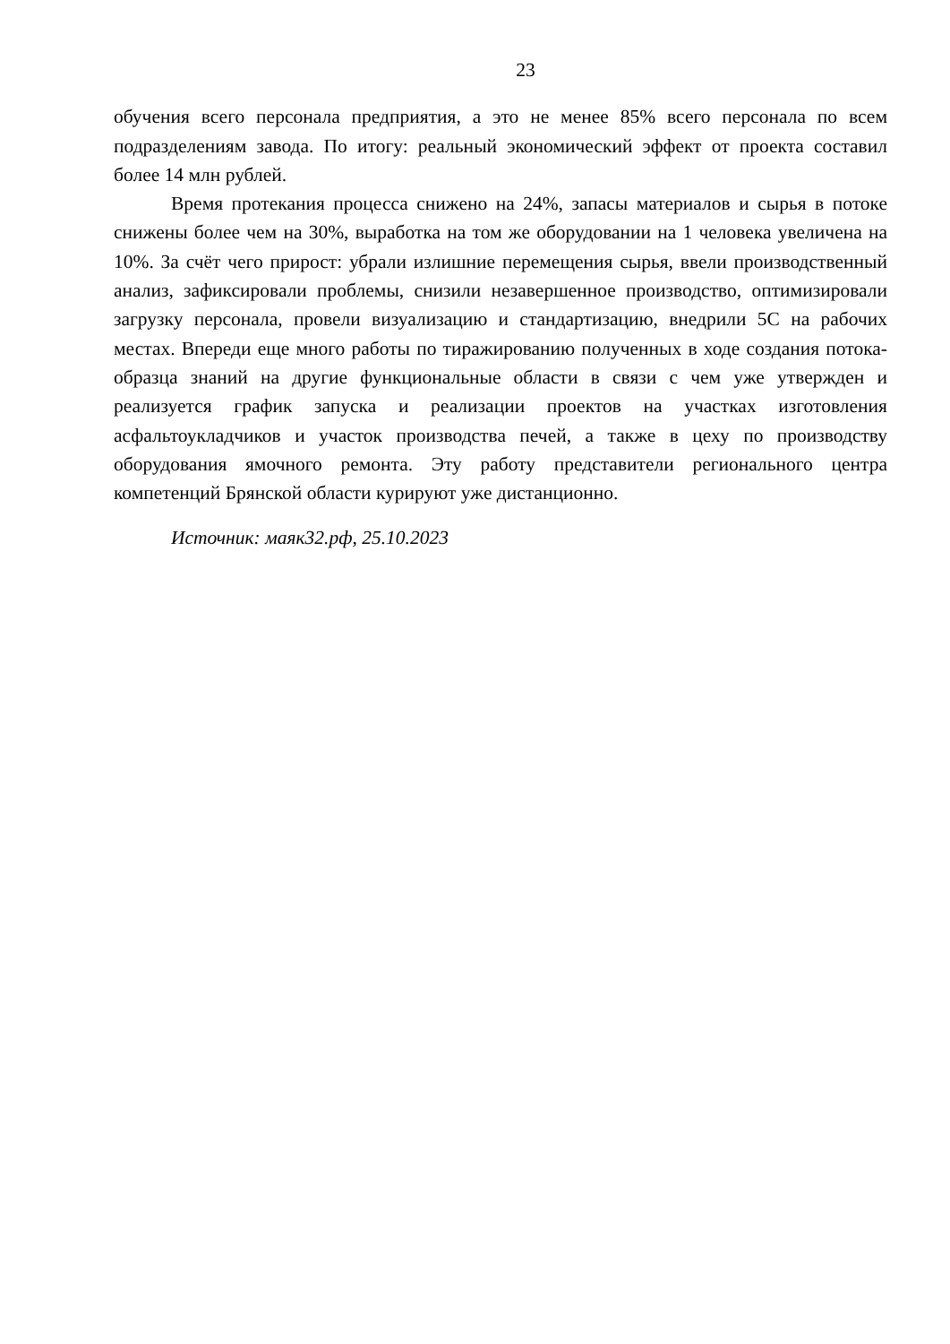23
обучения всего персонала предприятия, а это не менее 85% всего персонала по всем подразделениям завода. По итогу: реальный экономический эффект от проекта составил более 14 млн рублей.
Время протекания процесса снижено на 24%, запасы материалов и сырья в потоке снижены более чем на 30%, выработка на том же оборудовании на 1 человека увеличена на 10%. За счёт чего прирост: убрали излишние перемещения сырья, ввели производственный анализ, зафиксировали проблемы, снизили незавершенное производство, оптимизировали загрузку персонала, провели визуализацию и стандартизацию, внедрили 5С на рабочих местах. Впереди еще много работы по тиражированию полученных в ходе создания потока-образца знаний на другие функциональные области в связи с чем уже утвержден и реализуется график запуска и реализации проектов на участках изготовления асфальтоукладчиков и участок производства печей, а также в цеху по производству оборудования ямочного ремонта. Эту работу представители регионального центра компетенций Брянской области курируют уже дистанционно.
Источник: маяк32.рф, 25.10.2023